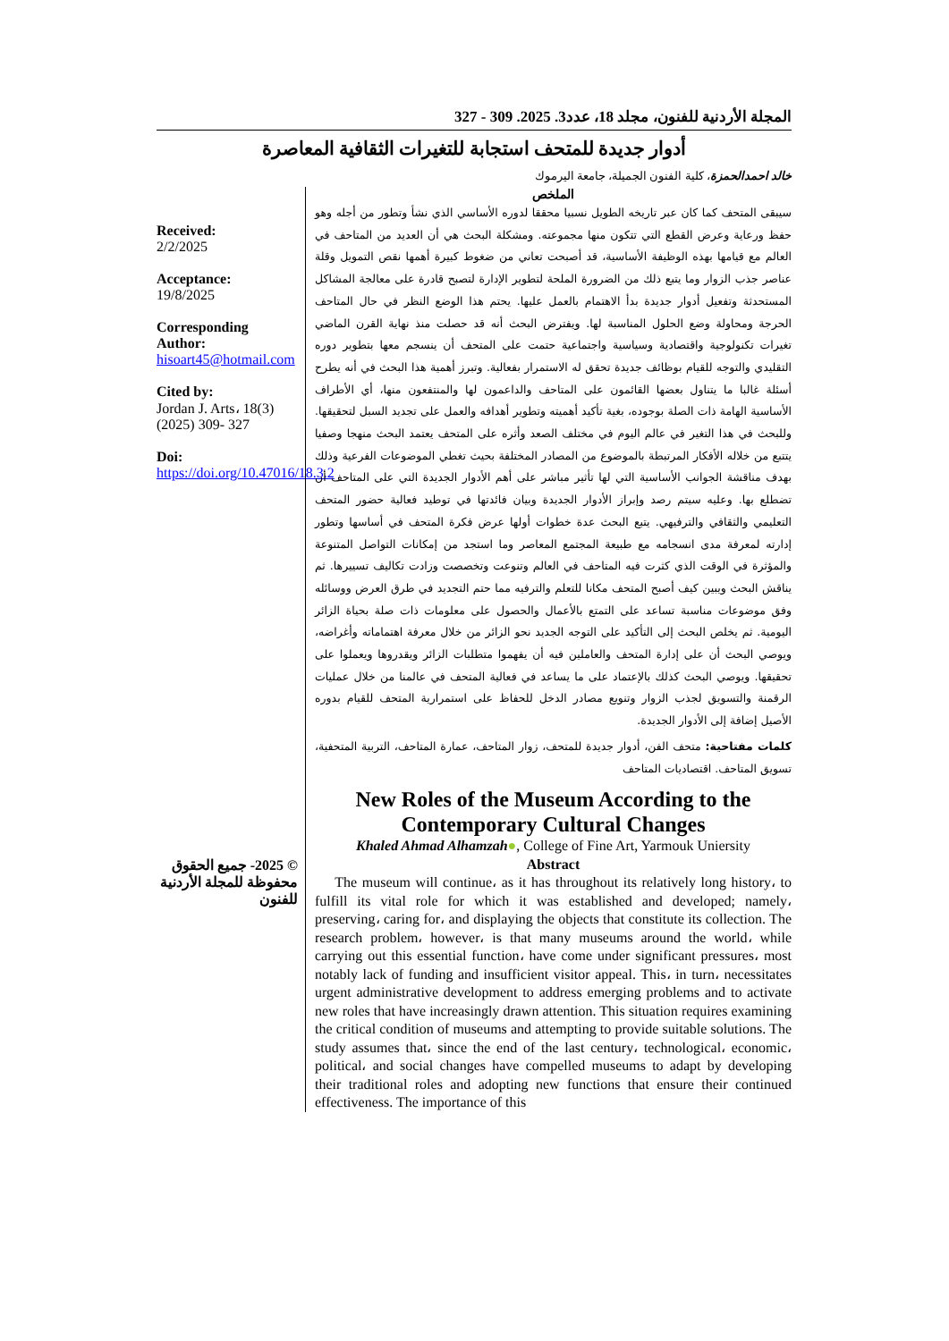المجلة الأردنية للفنون، مجلد 18، عدد3. 2025. 309 - 327
أدوار جديدة للمتحف استجابة للتغيرات الثقافية المعاصرة
خالد احمدالحمزة، كلية الفنون الجميلة، جامعة اليرموك
Received:
2/2/2025
Acceptance:
19/8/2025
Corresponding Author:
hisoart45@hotmail.com
Cited by:
Jordan J. Arts، 18(3) (2025) 309- 327
Doi:
https://doi.org/10.47016/18.3.2
© 2025- جميع الحقوق محفوظة للمجلة الأردنية للفنون
الملخص
سيبقى المتحف كما كان عبر تاريخه الطويل نسبيا محققا لدوره الأساسي الذي نشأ وتطور من أجله وهو حفظ ورعاية وعرض القطع التي تتكون منها مجموعته. ومشكلة البحث هي أن العديد من المتاحف في العالم مع قيامها بهذه الوظيفة الأساسية، قد أصبحت تعاني من ضغوط كبيرة أهمها نقص التمويل وقلة عناصر جذب الزوار وما يتبع ذلك من الضرورة الملحة لتطوير الإدارة لتصبح قادرة على معالجة المشاكل المستحدثة وتفعيل أدوار جديدة بدأ الاهتمام بالعمل عليها. يحتم هذا الوضع النظر في حال المتاحف الحرجة ومحاولة وضع الحلول المناسبة لها. ويفترض البحث أنه قد حصلت منذ نهاية القرن الماضي تغيرات تكنولوجية واقتصادية وسياسية واجتماعية حتمت على المتحف أن ينسجم معها بتطوير دوره التقليدي والتوجه للقيام بوظائف جديدة تحقق له الاستمرار بفعالية. وتبرز أهمية هذا البحث في أنه يطرح أسئلة غالبا ما يتناول بعضها القائمون على المتاحف والداعمون لها والمنتفعون منها، أي الأطراف الأساسية الهامة ذات الصلة بوجوده، بغية تأكيد أهميته وتطوير أهدافه والعمل على تجديد السبل لتحقيقها. وللبحث في هذا التغير في عالم اليوم في مختلف الصعد وأثره على المتحف يعتمد البحث منهجا وصفيا يتتبع من خلاله الأفكار المرتبطة بالموضوع من المصادر المختلفة بحيث تغطي الموضوعات الفرعية وذلك بهدف مناقشة الجوانب الأساسية التي لها تأثير مباشر على أهم الأدوار الجديدة التي على المتاحف أن تضطلع بها. وعليه سيتم رصد وإبراز الأدوار الجديدة وبيان فائدتها في توطيد فعالية حضور المتحف التعليمي والثقافي والترفيهي. يتبع البحث عدة خطوات أولها عرض فكرة المتحف في أساسها وتطور إدارته لمعرفة مدى انسجامه مع طبيعة المجتمع المعاصر وما استجد من إمكانات التواصل المتنوعة والمؤثرة في الوقت الذي كثرت فيه المتاحف في العالم وتنوعت وتخصصت وزادت تكاليف تسييرها. ثم يناقش البحث ويبين كيف أصبح المتحف مكانا للتعلم والترفيه مما حتم التجديد في طرق العرض ووسائله وفق موضوعات مناسبة تساعد على التمتع بالأعمال والحصول على معلومات ذات صلة بحياة الزائر اليومية. ثم يخلص البحث إلى التأكيد على التوجه الجديد نحو الزائر من خلال معرفة اهتماماته وأغراضه، ويوصي البحث أن على إدارة المتحف والعاملين فيه أن يفهموا متطلبات الزائر ويقدروها ويعملوا على تحقيقها. ويوصي البحث كذلك بالإعتماد على ما يساعد في فعالية المتحف في عالمنا من خلال عمليات الرقمنة والتسويق لجذب الزوار وتنويع مصادر الدخل للحفاظ على استمرارية المتحف للقيام بدوره الأصيل إضافة إلى الأدوار الجديدة.
كلمات مفتاحية: متحف الفن، أدوار جديدة للمتحف، زوار المتاحف، عمارة المتاحف، التربية المتحفية، تسويق المتاحف. اقتصاديات المتاحف
New Roles of the Museum According to the Contemporary Cultural Changes
Khaled Ahmad Alhamzah●, College of Fine Art, Yarmouk Uniersity
Abstract
The museum will continue، as it has throughout its relatively long history، to fulfill its vital role for which it was established and developed; namely، preserving، caring for، and displaying the objects that constitute its collection. The research problem، however، is that many museums around the world، while carrying out this essential function، have come under significant pressures، most notably lack of funding and insufficient visitor appeal. This، in turn، necessitates urgent administrative development to address emerging problems and to activate new roles that have increasingly drawn attention. This situation requires examining the critical condition of museums and attempting to provide suitable solutions. The study assumes that، since the end of the last century، technological، economic، political، and social changes have compelled museums to adapt by developing their traditional roles and adopting new functions that ensure their continued effectiveness. The importance of this